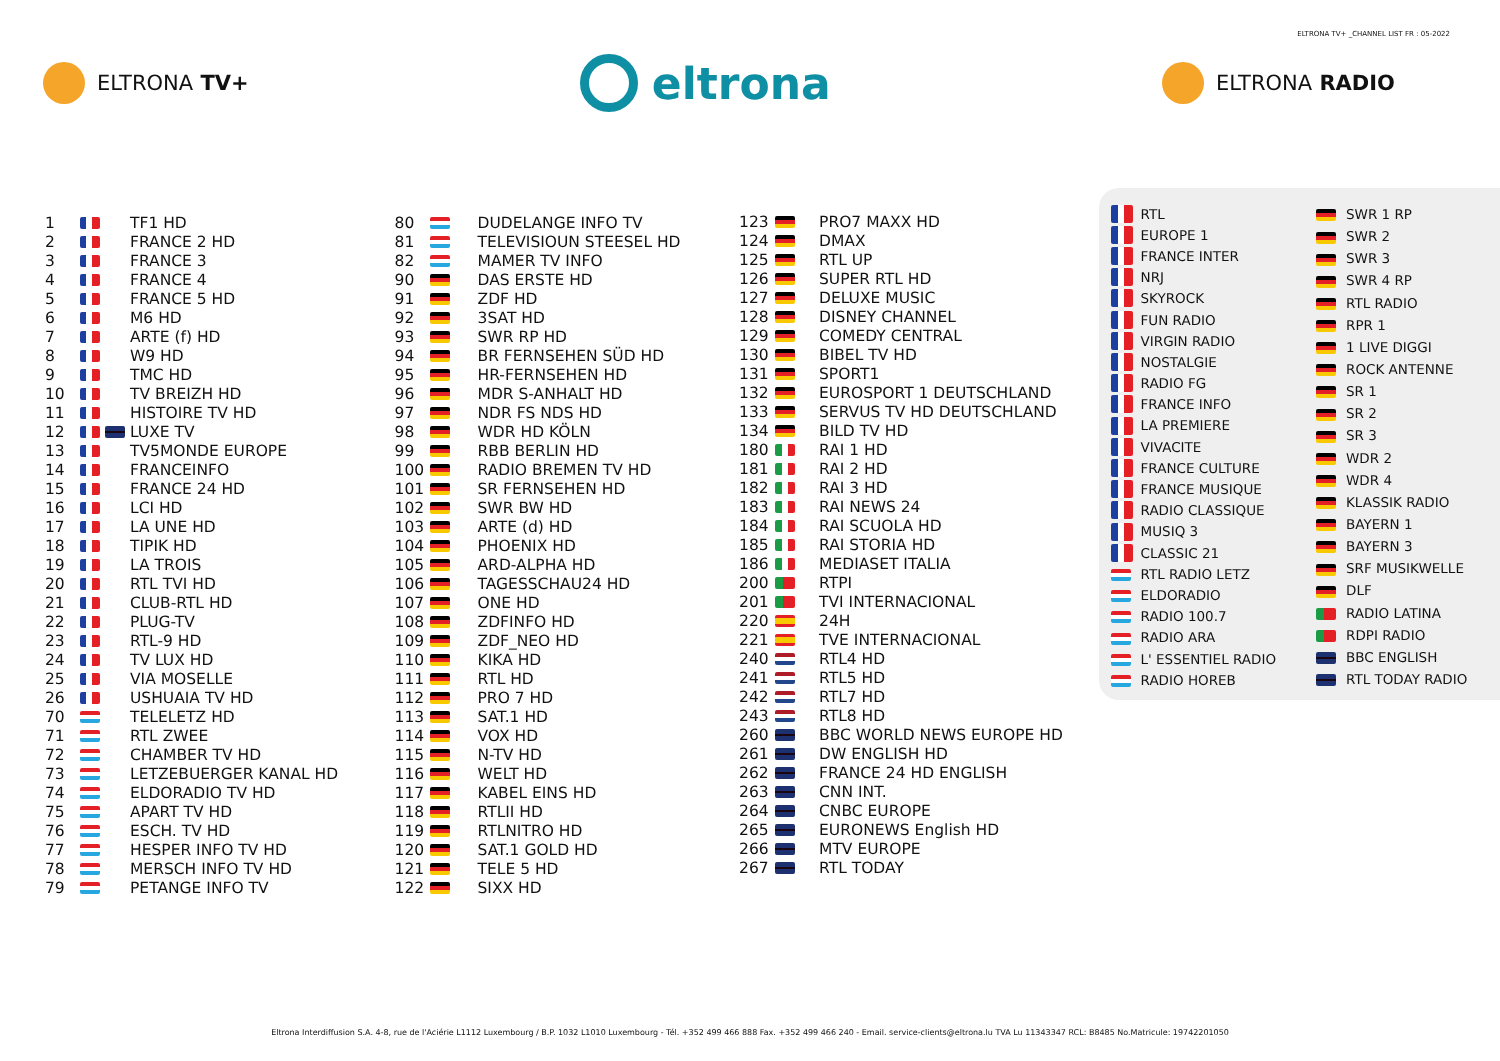ELTRONA TV+ _CHANNEL LIST FR : 05-2022
ELTRONA TV+
eltrona
ELTRONA RADIO
| 1 | | TF1 HD |
| 2 | | FRANCE 2 HD |
| 3 | | FRANCE 3 |
| 4 | | FRANCE 4 |
| 5 | | FRANCE 5 HD |
| 6 | | M6 HD |
| 7 | | ARTE (f) HD |
| 8 | | W9 HD |
| 9 | | TMC HD |
| 10 | | TV BREIZH HD |
| 11 | | HISTOIRE TV HD |
| 12 | | LUXE TV |
| 13 | | TV5MONDE EUROPE |
| 14 | | FRANCEINFO |
| 15 | | FRANCE 24 HD |
| 16 | | LCI HD |
| 17 | | LA UNE HD |
| 18 | | TIPIK HD |
| 19 | | LA TROIS |
| 20 | | RTL TVI HD |
| 21 | | CLUB-RTL HD |
| 22 | | PLUG-TV |
| 23 | | RTL-9 HD |
| 24 | | TV LUX HD |
| 25 | | VIA MOSELLE |
| 26 | | USHUAIA TV HD |
| 70 | | TELELETZ HD |
| 71 | | RTL ZWEE |
| 72 | | CHAMBER TV HD |
| 73 | | LETZEBUERGER KANAL HD |
| 74 | | ELDORADIO TV HD |
| 75 | | APART TV HD |
| 76 | | ESCH. TV HD |
| 77 | | HESPER INFO TV HD |
| 78 | | MERSCH INFO TV HD |
| 79 | | PETANGE INFO TV |
| 80 | | DUDELANGE INFO TV |
| 81 | | TELEVISIOUN STEESEL HD |
| 82 | | MAMER TV INFO |
| 90 | | DAS ERSTE HD |
| 91 | | ZDF HD |
| 92 | | 3SAT HD |
| 93 | | SWR RP HD |
| 94 | | BR FERNSEHEN SÜD HD |
| 95 | | HR-FERNSEHEN HD |
| 96 | | MDR S-ANHALT HD |
| 97 | | NDR FS NDS HD |
| 98 | | WDR HD KÖLN |
| 99 | | RBB BERLIN HD |
| 100 | | RADIO BREMEN TV HD |
| 101 | | SR FERNSEHEN HD |
| 102 | | SWR BW HD |
| 103 | | ARTE (d) HD |
| 104 | | PHOENIX HD |
| 105 | | ARD-ALPHA HD |
| 106 | | TAGESSCHAU24 HD |
| 107 | | ONE HD |
| 108 | | ZDFINFO HD |
| 109 | | ZDF_NEO HD |
| 110 | | KIKA HD |
| 111 | | RTL HD |
| 112 | | PRO 7 HD |
| 113 | | SAT.1 HD |
| 114 | | VOX HD |
| 115 | | N-TV HD |
| 116 | | WELT HD |
| 117 | | KABEL EINS HD |
| 118 | | RTLII HD |
| 119 | | RTLNITRO HD |
| 120 | | SAT.1 GOLD HD |
| 121 | | TELE 5 HD |
| 122 | | SIXX HD |
| 123 | | PRO7 MAXX HD |
| 124 | | DMAX |
| 125 | | RTL UP |
| 126 | | SUPER RTL HD |
| 127 | | DELUXE MUSIC |
| 128 | | DISNEY CHANNEL |
| 129 | | COMEDY CENTRAL |
| 130 | | BIBEL TV HD |
| 131 | | SPORT1 |
| 132 | | EUROSPORT 1 DEUTSCHLAND |
| 133 | | SERVUS TV HD DEUTSCHLAND |
| 134 | | BILD TV HD |
| 180 | | RAI 1 HD |
| 181 | | RAI 2 HD |
| 182 | | RAI 3 HD |
| 183 | | RAI NEWS 24 |
| 184 | | RAI SCUOLA HD |
| 185 | | RAI STORIA HD |
| 186 | | MEDIASET ITALIA |
| 200 | | RTPI |
| 201 | | TVI INTERNACIONAL |
| 220 | | 24H |
| 221 | | TVE INTERNACIONAL |
| 240 | | RTL4 HD |
| 241 | | RTL5 HD |
| 242 | | RTL7 HD |
| 243 | | RTL8 HD |
| 260 | | BBC WORLD NEWS EUROPE HD |
| 261 | | DW ENGLISH HD |
| 262 | | FRANCE 24 HD ENGLISH |
| 263 | | CNN INT. |
| 264 | | CNBC EUROPE |
| 265 | | EURONEWS English HD |
| 266 | | MTV EUROPE |
| 267 | | RTL TODAY |
| | RTL |
| | EUROPE 1 |
| | FRANCE INTER |
| | NRJ |
| | SKYROCK |
| | FUN RADIO |
| | VIRGIN RADIO |
| | NOSTALGIE |
| | RADIO FG |
| | FRANCE INFO |
| | LA PREMIERE |
| | VIVACITE |
| | FRANCE CULTURE |
| | FRANCE MUSIQUE |
| | RADIO CLASSIQUE |
| | MUSIQ 3 |
| | CLASSIC 21 |
| | RTL RADIO LETZ |
| | ELDORADIO |
| | RADIO 100.7 |
| | RADIO ARA |
| | L' ESSENTIEL RADIO |
| | RADIO HOREB |
| | SWR 1 RP |
| | SWR 2 |
| | SWR 3 |
| | SWR 4 RP |
| | RTL RADIO |
| | RPR 1 |
| | 1 LIVE DIGGI |
| | ROCK ANTENNE |
| | SR 1 |
| | SR 2 |
| | SR 3 |
| | WDR 2 |
| | WDR 4 |
| | KLASSIK RADIO |
| | BAYERN 1 |
| | BAYERN 3 |
| | SRF MUSIKWELLE |
| | DLF |
| | RADIO LATINA |
| | RDPI RADIO |
| | BBC ENGLISH |
| | RTL TODAY RADIO |
Eltrona Interdiffusion S.A. 4-8, rue de l'Aciérie L1112 Luxembourg / B.P. 1032 L1010 Luxembourg - Tél. +352 499 466 888 Fax. +352 499 466 240 - Email. service-clients@eltrona.lu TVA Lu 11343347 RCL: B8485 No.Matricule: 19742201050